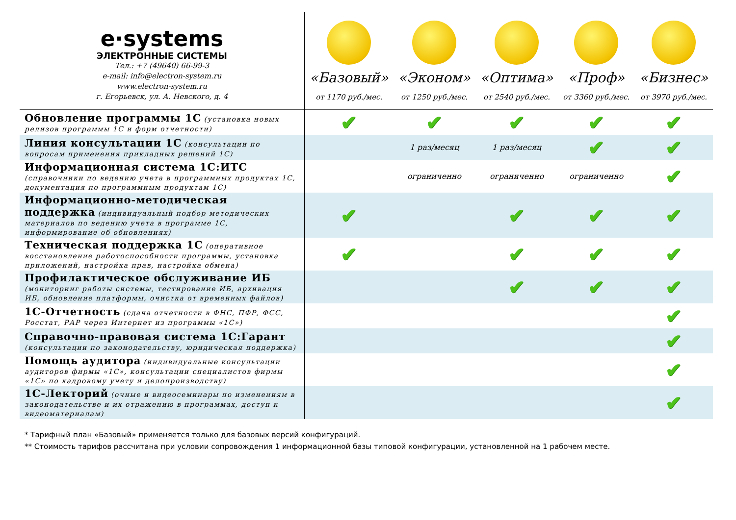| e·systems ЭЛЕКТРОННЫЕ СИСТЕМЫ Тел.: +7 (49640) 66-99-3 e-mail: info@electron-system.ru www.electron-system.ru г. Егорьевск, ул. А. Невского, д. 4 | «Базовый» от 1170 руб./мес. | «Эконом» от 1250 руб./мес. | «Оптима» от 2540 руб./мес. | «Проф» от 3360 руб./мес. | «Бизнес» от 3970 руб./мес. |
| Обновление программы 1С (установка новых релизов программы 1С и форм отчетности) | ✔ | ✔ | ✔ | ✔ | ✔ |
| Линия консультации 1С (консультации по вопросам применения прикладных решений 1С) | | 1 раз/месяц | 1 раз/месяц | ✔ | ✔ |
| Информационная система 1С:ИТС (справочники по ведению учета в программных продуктах 1С, документация по программным продуктам 1С) | | ограниченно | ограниченно | ограниченно | ✔ |
| Информационно-методическая поддержка (индивидуальный подбор методических материалов по ведению учета в программе 1С, информирование об обновлениях) | ✔ | | ✔ | ✔ | ✔ |
| Техническая поддержка 1С (оперативное восстановление работоспособности программы, установка приложений, настройка прав, настройка обмена) | ✔ | | ✔ | ✔ | ✔ |
| Профилактическое обслуживание ИБ (мониторинг работы системы, тестирование ИБ, архивация ИБ, обновление платформы, очистка от временных файлов) | | | ✔ | ✔ | ✔ |
| 1С-Отчетность (сдача отчетности в ФНС, ПФР, ФСС, Росстат, РАР через Интернет из программы «1С») | | | | | ✔ |
| Справочно-правовая система 1С:Гарант (консультации по законодательству, юридическая поддержка) | | | | | ✔ |
| Помощь аудитора (индивидуальные консультации аудиторов фирмы «1С», консультации специалистов фирмы «1С» по кадровому учету и делопроизводству) | | | | | ✔ |
| 1С-Лекторий (очные и видеосеминары по изменениям в законодательстве и их отражению в программах, доступ к видеоматериалам) | | | | | ✔ |
* Тарифный план «Базовый» применяется только для базовых версий конфигураций.
** Стоимость тарифов рассчитана при условии сопровождения 1 информационной базы типовой конфигурации, установленной на 1 рабочем месте.